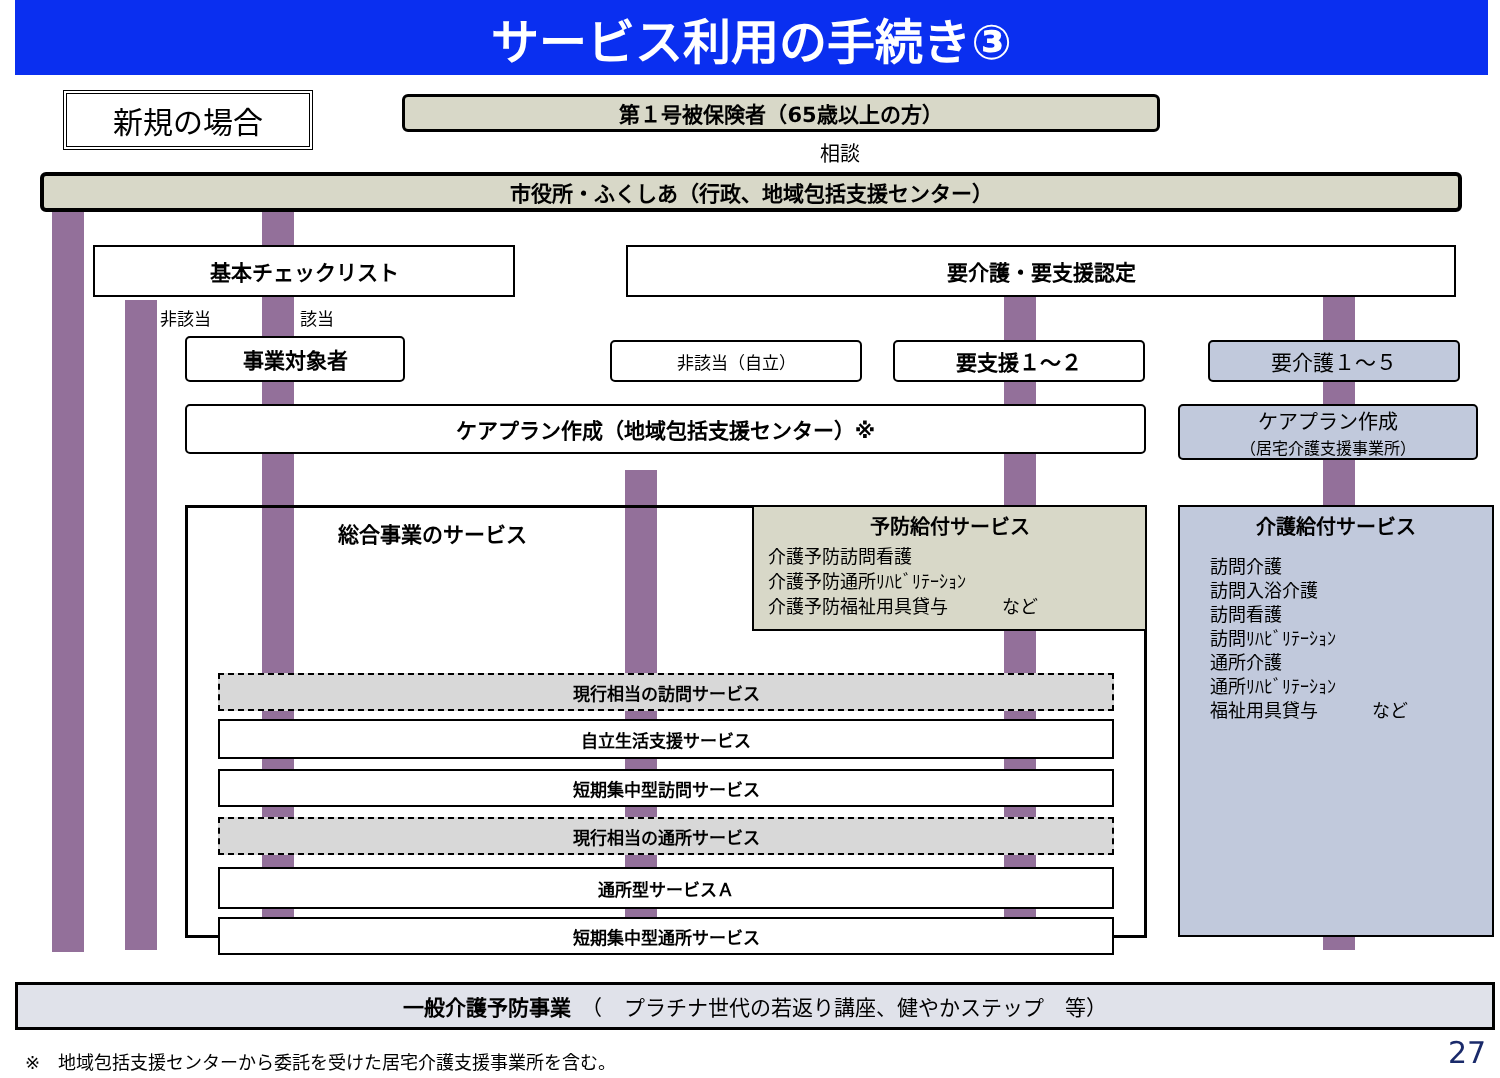サービス利用の手続き③
新規の場合 第１号被保険者（65歳以上の方）
相談
市役所・ふくしあ（行政、地域包括支援センター）
基本チェックリスト 要介護・要支援認定
非該当 該当
事業対象者 非該当（自立） 要支援１～２ 要介護１～５
ケアプラン作成（地域包括支援センター）※
ケアプラン作成
（居宅介護支援事業所）
総合事業のサービス
現行相当の訪問サービス
自立生活支援サービス
短期集中型訪問サービス
現行相当の通所サービス
通所型サービスＡ
短期集中型通所サービス
予防給付サービス
介護予防訪問看護
介護予防通所ﾘﾊﾋﾞﾘﾃｰｼｮﾝ
介護予防福祉用具貸与　　　など
介護給付サービス
訪問介護
訪問入浴介護
訪問看護
訪問ﾘﾊﾋﾞﾘﾃｰｼｮﾝ
通所介護
通所ﾘﾊﾋﾞﾘﾃｰｼｮﾝ
福祉用具貸与　　　など
一般介護予防事業　（　プラチナ世代の若返り講座、健やかステップ　等）
※　地域包括支援センターから委託を受けた居宅介護支援事業所を含む。
27